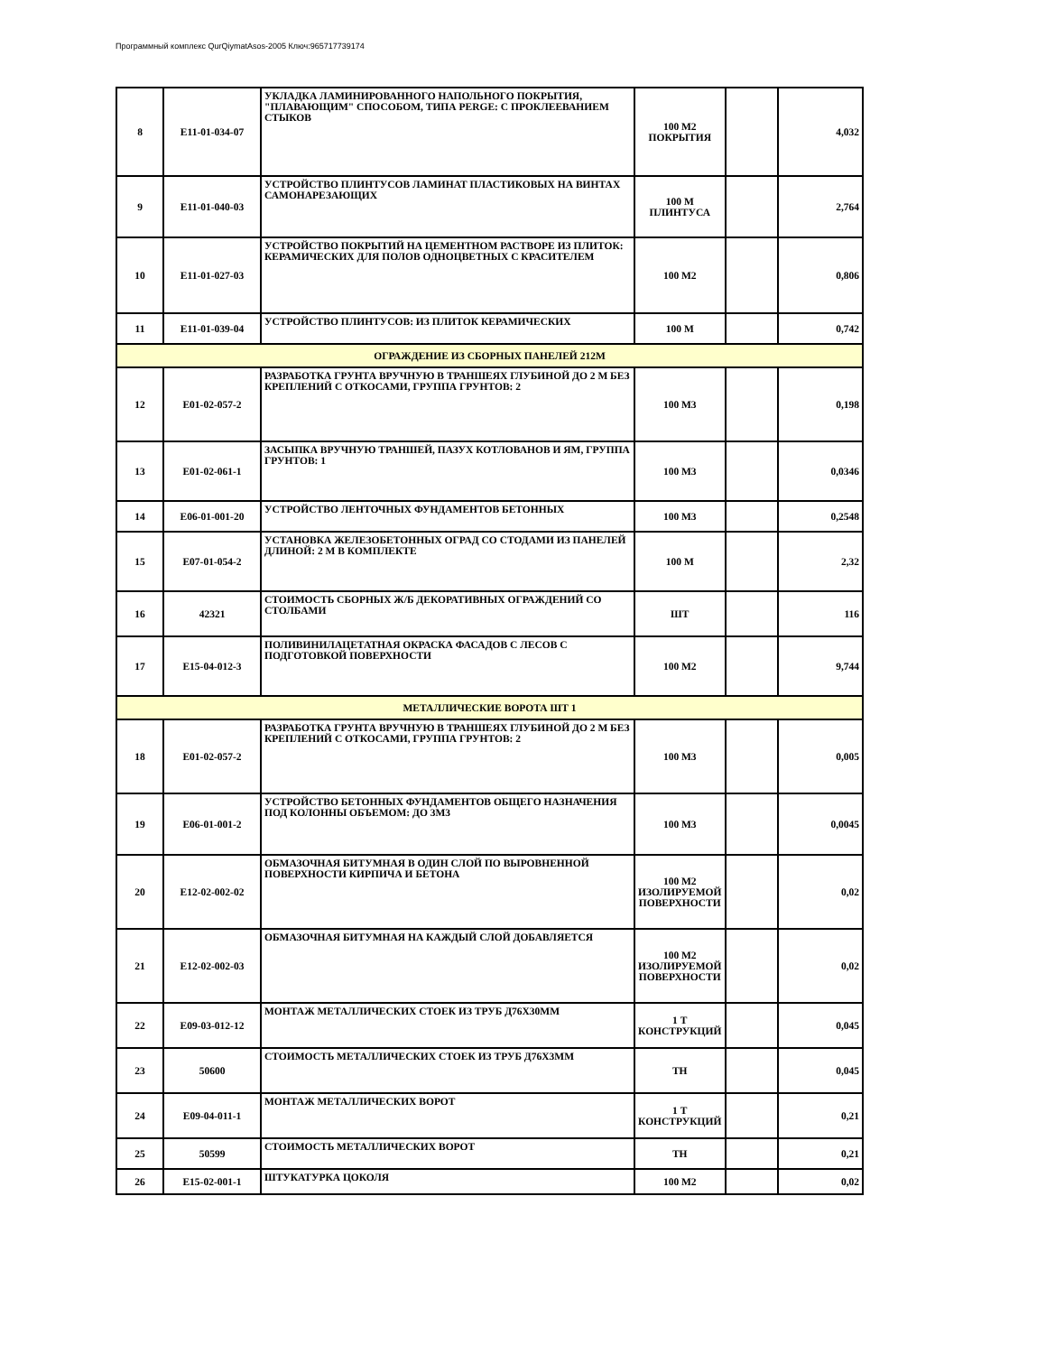Программный комплекс QurQiymatAsos-2005 Ключ:965717739174
| 8 | E11-01-034-07 | УКЛАДКА ЛАМИНИРОВАННОГО НАПОЛЬНОГО ПОКРЫТИЯ, "ПЛАВАЮЩИМ" СПОСОБОМ, ТИПА PERGE: С ПРОКЛЕЕВАНИЕМ СТЫКОВ | 100 М2 ПОКРЫТИЯ | | 4,032 |
| 9 | E11-01-040-03 | УСТРОЙСТВО ПЛИНТУСОВ ЛАМИНАТ ПЛАСТИКОВЫХ НА ВИНТАХ САМОНАРЕЗАЮЩИХ | 100 М ПЛИНТУСА | | 2,764 |
| 10 | E11-01-027-03 | УСТРОЙСТВО ПОКРЫТИЙ НА ЦЕМЕНТНОМ РАСТВОРЕ ИЗ ПЛИТОК: КЕРАМИЧЕСКИХ ДЛЯ ПОЛОВ ОДНОЦВЕТНЫХ С КРАСИТЕЛЕМ | 100 М2 | | 0,806 |
| 11 | E11-01-039-04 | УСТРОЙСТВО ПЛИНТУСОВ: ИЗ ПЛИТОК КЕРАМИЧЕСКИХ | 100 М | | 0,742 |
| ОГРАЖДЕНИЕ ИЗ СБОРНЫХ ПАНЕЛЕЙ 212М | | | | | |
| 12 | E01-02-057-2 | РАЗРАБОТКА ГРУНТА ВРУЧНУЮ В ТРАНШЕЯХ ГЛУБИНОЙ ДО 2 М БЕЗ КРЕПЛЕНИЙ С ОТКОСАМИ, ГРУППА ГРУНТОВ: 2 | 100 М3 | | 0,198 |
| 13 | E01-02-061-1 | ЗАСЫПКА ВРУЧНУЮ ТРАНШЕЙ, ПАЗУХ КОТЛОВАНОВ И ЯМ, ГРУППА ГРУНТОВ: 1 | 100 М3 | | 0,0346 |
| 14 | E06-01-001-20 | УСТРОЙСТВО ЛЕНТОЧНЫХ ФУНДАМЕНТОВ БЕТОННЫХ | 100 М3 | | 0,2548 |
| 15 | E07-01-054-2 | УСТАНОВКА ЖЕЛЕЗОБЕТОННЫХ ОГРАД СО СТОДАМИ ИЗ ПАНЕЛЕЙ ДЛИНОЙ: 2 М В КОМПЛЕКТЕ | 100 М | | 2,32 |
| 16 | 42321 | СТОИМОСТЬ СБОРНЫХ Ж/Б ДЕКОРАТИВНЫХ ОГРАЖДЕНИЙ СО СТОЛБАМИ | ШТ | | 116 |
| 17 | E15-04-012-3 | ПОЛИВИНИЛАЦЕТАТНАЯ ОКРАСКА ФАСАДОВ С ЛЕСОВ С ПОДГОТОВКОЙ ПОВЕРХНОСТИ | 100 М2 | | 9,744 |
| МЕТАЛЛИЧЕСКИЕ ВОРОТА ШТ 1 | | | | | |
| 18 | E01-02-057-2 | РАЗРАБОТКА ГРУНТА ВРУЧНУЮ В ТРАНШЕЯХ ГЛУБИНОЙ ДО 2 М БЕЗ КРЕПЛЕНИЙ С ОТКОСАМИ, ГРУППА ГРУНТОВ: 2 | 100 М3 | | 0,005 |
| 19 | E06-01-001-2 | УСТРОЙСТВО БЕТОННЫХ ФУНДАМЕНТОВ ОБЩЕГО НАЗНАЧЕНИЯ ПОД КОЛОННЫ ОБЪЕМОМ: ДО 3М3 | 100 М3 | | 0,0045 |
| 20 | E12-02-002-02 | ОБМАЗОЧНАЯ БИТУМНАЯ В ОДИН СЛОЙ ПО ВЫРОВНЕННОЙ ПОВЕРХНОСТИ КИРПИЧА И БЕТОНА | 100 М2 ИЗОЛИРУЕМОЙ ПОВЕРХНОСТИ | | 0,02 |
| 21 | E12-02-002-03 | ОБМАЗОЧНАЯ БИТУМНАЯ НА КАЖДЫЙ СЛОЙ ДОБАВЛЯЕТСЯ | 100 М2 ИЗОЛИРУЕМОЙ ПОВЕРХНОСТИ | | 0,02 |
| 22 | E09-03-012-12 | МОНТАЖ МЕТАЛЛИЧЕСКИХ СТОЕК ИЗ ТРУБ Д76Х30ММ | 1 Т КОНСТРУКЦИЙ | | 0,045 |
| 23 | 50600 | СТОИМОСТЬ МЕТАЛЛИЧЕСКИХ СТОЕК ИЗ ТРУБ Д76Х3ММ | ТН | | 0,045 |
| 24 | E09-04-011-1 | МОНТАЖ МЕТАЛЛИЧЕСКИХ ВОРОТ | 1 Т КОНСТРУКЦИЙ | | 0,21 |
| 25 | 50599 | СТОИМОСТЬ МЕТАЛЛИЧЕСКИХ ВОРОТ | ТН | | 0,21 |
| 26 | E15-02-001-1 | ШТУКАТУРКА ЦОКОЛЯ | 100 М2 | | 0,02 |